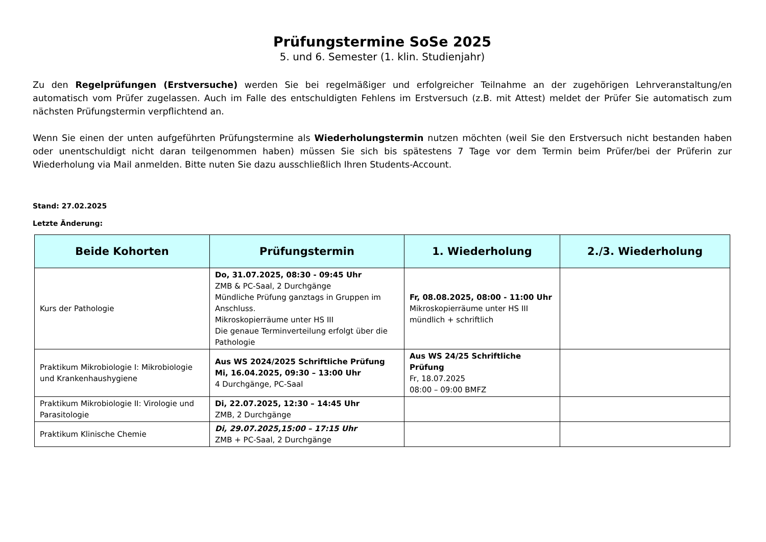Prüfungstermine SoSe 2025
5. und 6. Semester (1. klin. Studienjahr)
Zu den Regelprüfungen (Erstversuche) werden Sie bei regelmäßiger und erfolgreicher Teilnahme an der zugehörigen Lehrveranstaltung/en automatisch vom Prüfer zugelassen. Auch im Falle des entschuldigten Fehlens im Erstversuch (z.B. mit Attest) meldet der Prüfer Sie automatisch zum nächsten Prüfungstermin verpflichtend an.
Wenn Sie einen der unten aufgeführten Prüfungstermine als Wiederholungstermin nutzen möchten (weil Sie den Erstversuch nicht bestanden haben oder unentschuldigt nicht daran teilgenommen haben) müssen Sie sich bis spätestens 7 Tage vor dem Termin beim Prüfer/bei der Prüferin zur Wiederholung via Mail anmelden. Bitte nuten Sie dazu ausschließlich Ihren Students-Account.
Stand: 27.02.2025
Letzte Änderung:
| Beide Kohorten | Prüfungstermin | 1. Wiederholung | 2./3. Wiederholung |
| --- | --- | --- | --- |
| Kurs der Pathologie | Do, 31.07.2025, 08:30 - 09:45 Uhr ZMB & PC-Saal, 2 Durchgänge Mündliche Prüfung ganztags in Gruppen im Anschluss. Mikroskopierräume unter HS III Die genaue Terminverteilung erfolgt über die Pathologie | Fr, 08.08.2025, 08:00 - 11:00 Uhr Mikroskopierräume unter HS III mündlich + schriftlich | |
| Praktikum Mikrobiologie I: Mikrobiologie und Krankenhaushygiene | Aus WS 2024/2025 Schriftliche Prüfung Mi, 16.04.2025, 09:30 – 13:00 Uhr 4 Durchgänge, PC-Saal | Aus WS 24/25 Schriftliche Prüfung Fr, 18.07.2025 08:00 – 09:00 BMFZ | |
| Praktikum Mikrobiologie II: Virologie und Parasitologie | Di, 22.07.2025, 12:30 – 14:45 Uhr ZMB, 2 Durchgänge | | |
| Praktikum Klinische Chemie | Di, 29.07.2025,15:00 – 17:15 Uhr ZMB + PC-Saal, 2 Durchgänge | | |